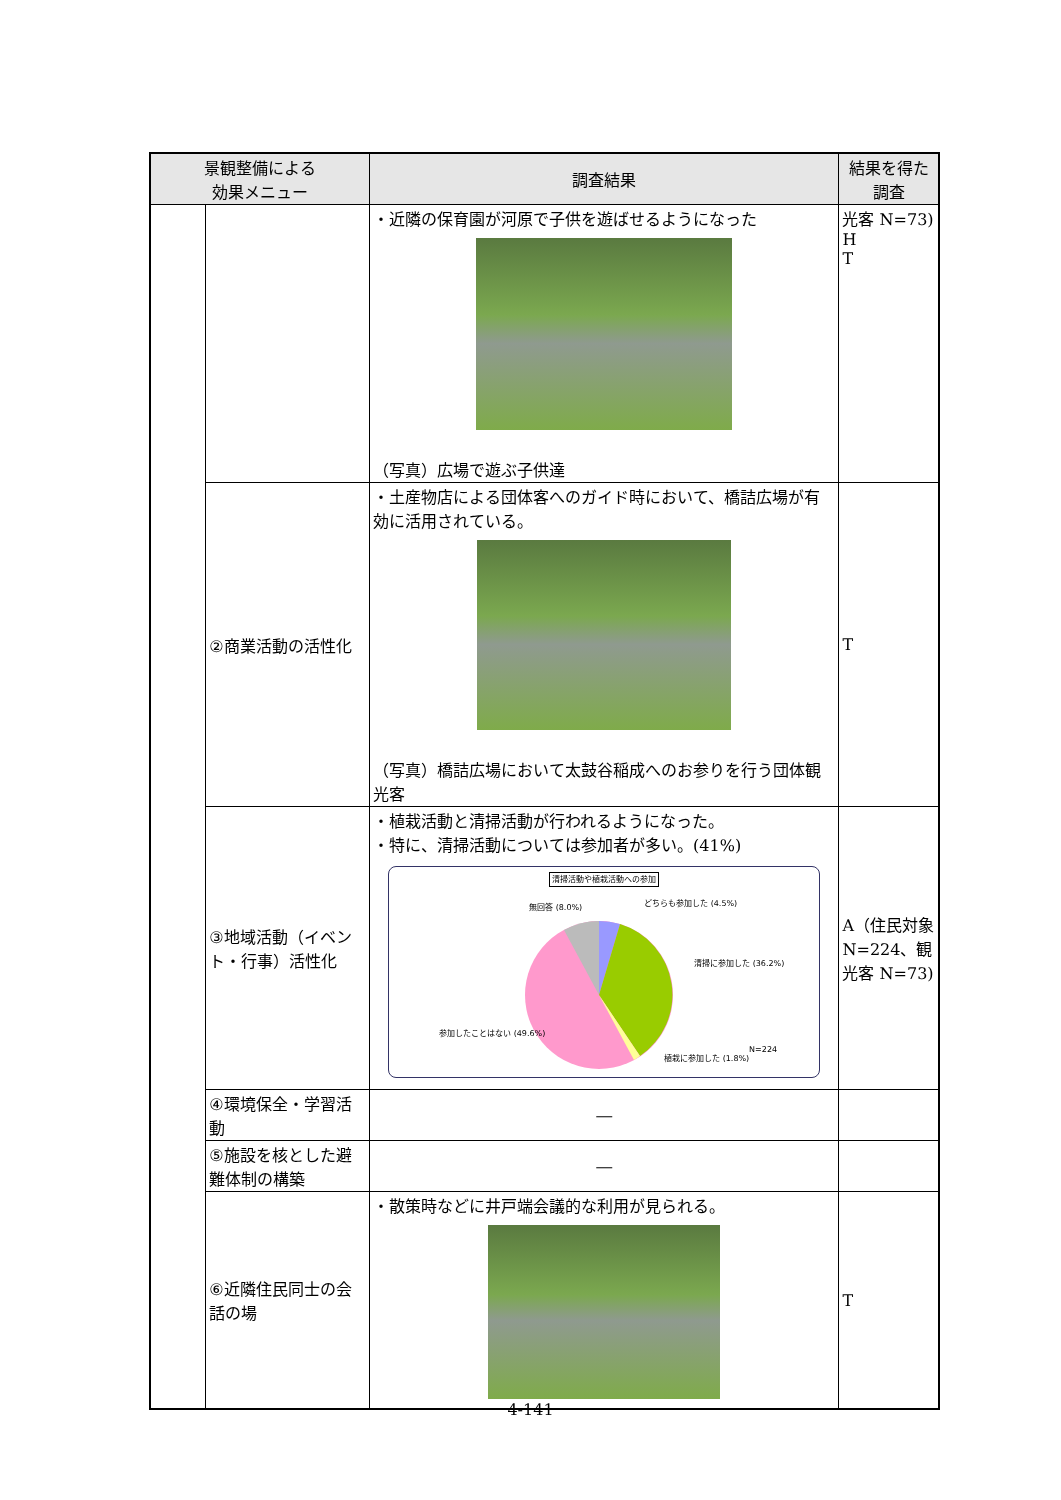| 景観整備による 効果メニュー | | 調査結果 | 結果を得た 調査 |
| --- | --- | --- | --- |
| | | ・近隣の保育園が河原で子供を遊ばせるようになった （写真）広場で遊ぶ子供達 | 光客 N=73) H T |
| | ②商業活動の活性化 | ・土産物店による団体客へのガイド時において、橋詰広場が有効に活用されている。 （写真）橋詰広場において太鼓谷稲成へのお参りを行う団体観光客 | T |
| | ③地域活動（イベント・行事）活性化 | ・植栽活動と清掃活動が行われるようになった。 ・特に、清掃活動については参加者が多い。(41%) 清掃活動や植栽活動への参加 無回答 (8.0%) どちらも参加した (4.5%) 清掃に参加した (36.2%) 参加したことはない (49.6%) 植栽に参加した (1.8%) N=224 | A（住民対象 N=224、観光客 N=73) |
| | ④環境保全・学習活動 | ― | |
| | ⑤施設を核とした避難体制の構築 | ― | |
| | ⑥近隣住民同士の会話の場 | ・散策時などに井戸端会議的な利用が見られる。 | T |
4-141